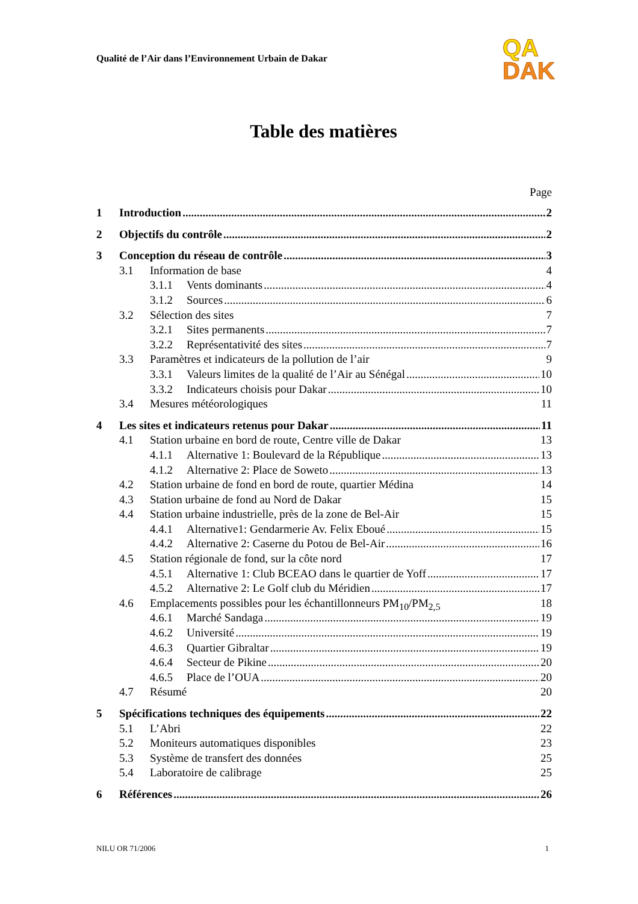Qualité de l’Air dans l’Environnement Urbain de Dakar
QA
DAK
Table des matières
Page
1 Introduction 2
2 Objectifs du contrôle 2
3 Conception du réseau de contrôle 3
3.1 Information de base 4
3.1.1 Vents dominants 4
3.1.2 Sources 6
3.2 Sélection des sites 7
3.2.1 Sites permanents 7
3.2.2 Représentativité des sites 7
3.3 Paramètres et indicateurs de la pollution de l’air 9
3.3.1 Valeurs limites de la qualité de l’Air au Sénégal 10
3.3.2 Indicateurs choisis pour Dakar 10
3.4 Mesures météorologiques 11
4 Les sites et indicateurs retenus pour Dakar 11
4.1 Station urbaine en bord de route, Centre ville de Dakar 13
4.1.1 Alternative 1: Boulevard de la République 13
4.1.2 Alternative 2: Place de Soweto 13
4.2 Station urbaine de fond en bord de route, quartier Médina 14
4.3 Station urbaine de fond au Nord de Dakar 15
4.4 Station urbaine industrielle, près de la zone de Bel-Air 15
4.4.1 Alternative1: Gendarmerie Av. Felix Eboué 15
4.4.2 Alternative 2: Caserne du Potou de Bel-Air 16
4.5 Station régionale de fond, sur la côte nord 17
4.5.1 Alternative 1: Club BCEAO dans le quartier de Yoff 17
4.5.2 Alternative 2: Le Golf club du Méridien 17
4.6 Emplacements possibles pour les échantillonneurs PM<sub>10</sub>/PM<sub>2,5</sub> 18
4.6.1 Marché Sandaga 19
4.6.2 Université 19
4.6.3 Quartier Gibraltar 19
4.6.4 Secteur de Pikine 20
4.6.5 Place de l’OUA 20
4.7 Résumé 20
5 Spécifications techniques des équipements 22
5.1 L’Abri 22
5.2 Moniteurs automatiques disponibles 23
5.3 Système de transfert des données 25
5.4 Laboratoire de calibrage 25
6 Références 26
NILU OR 71/2006 1